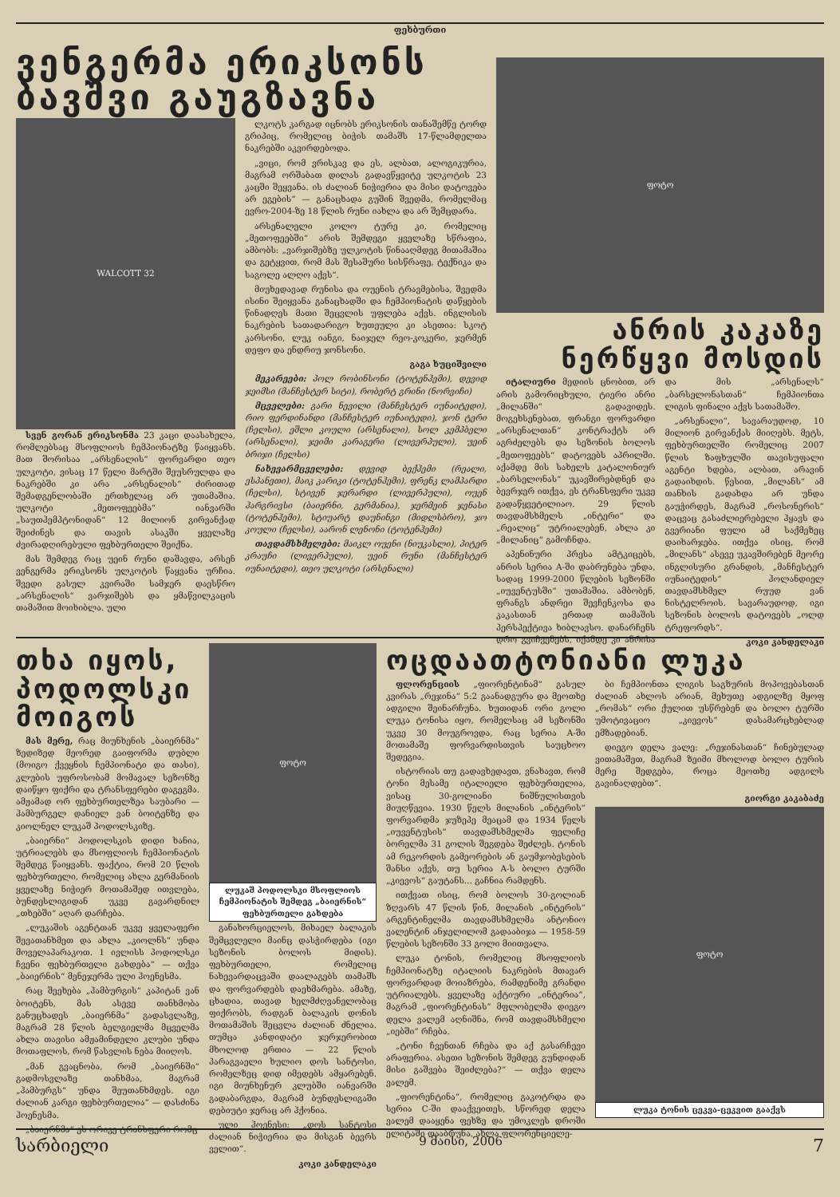ფეხბურთი
ვენგერმა ერიკსონს ბავშვი გაუგზავნა
WALCOTT 32
სვენ გორან ერიკსონმა 23 კაცი დაასახელა, რომლებსაც მსოფლიოს ჩემპიონატზე წაიყვანს. მათ შორისაა „არსენალის“ ფორვარდი თეო ულკოტი, ვისაც 17 წელი მარტში შეუსრულდა და ნაკრებში კი არა „არსენალის“ ძირითად შემადგენლობაში ერთხელაც არ უთამაშია. ულკოტი „მეთოფეებმა“ იანვარში „საუთჰემპტონიდან“ 12 მილიონ გირვანქად შეიძინეს და თავის ასაკში ყველაზე ძვირადღირებული ფეხბურთელი შეიქნა.
მას შემდეგ რაც უეინ რუნი დაშავდა, არსენ ვენგერმა ერიკსონს ულკოტის წაყვანა ურჩია. შვედი გასულ კვირაში სამჯერ დაესწრო „არსენალის“ ვარჯიშებს და ყმაწვილკაცის თამაშით მოიხიბლა. ული
ლკოტს კარგად იცნობს ერიკსონის თანაშემწე ტორდ გრიპიც, რომელიც ბიჭის თამაშს 17-წლამდელთა ნაკრებში აკვირდებოდა.
„ვიცი, რომ ვრისკავ და ეს, ალბათ, ალოგიკურია, მაგრამ ორშაბათ დილას გადავწყვიტე ულკოტის 23 კაცში შეყვანა. ის ძალიან ნიჭიერია და მისი დატოვება არ ეგების“ — განაცხადა გუშინ შვედმა, რომელმაც ევრო-2004-ზე 18 წლის რუნი იახლა და არ შემცდარა.
არსენალელი კოლო ტურე კი, რომელიც „მეთოფეებში“ არის შემდეგი ყველაზე სწრაფია, ამბობს: „ვარჯიშებზე ულკოტის წინააღმდეგ მითამაშია და გეტყვით, რომ მას შესაშური სისწრაფე, ტექნიკა და საგოლე ალღო აქვს“.
მიუხედავად რუნისა და ოუენის ტრავმებისა, შვედმა ისინი შეიყვანა განაცხადში და ჩემპიონატის დაწყების წინადღეს მათი შეცვლის უფლება აქვს. ინგლისის ნაკრების სათადარიგო ხუთეული კი ასეთია: სკოტ კარსონი, ლუკ იანგი, ნაიჯელ რეო-კოკერი, ჯერმენ დეფო და ენდრიუ ჯონსონი.
გაგა ხუციშვილი
მეკარეები: პოლ რობინსონი (ტოტენჰემი), დევიდ ჯეიმსი (მანჩესტერ სიტი), რობერტ გრინი (ნორვიჩი)
მცველები: გარი ნევილი (მანჩესტერ იუნაიტედი), რიო ფერდინანდი (მანჩესტერ იუნაიტედი), ჯონ ტერი (ჩელსი), ეშლი კოული (არსენალი), სოლ კემპბელი (არსენალი), ჯეიმი კარაგერი (ლივერპული), უეინ ბრიჯი (ჩელსი)
ნახევარმცველები: დევიდ ბექჰემი (რეალი, ესპანეთი), მაიკ კარიკი (ტოტენჰემი), ფრენკ ლამპარდი (ჩელსი), სტივენ ჯერარდი (ლივერპული), ოუენ ჰარგრივსი (ბაიერნი, გერმანია), ჯერმეინ ჯენასი (ტოტენჰემი), სტიუარტ დაუნინგი (მიდლსბრო), ჯო კოული (ჩელსი), აარონ ლენონი (ტოტენჰემი)
თავდამსხმელები: მაიკლ ოუენი (ნიუკასლი), პიტერ კრაუჩი (ლივერპული), უეინ რუნი (მანჩესტერ იუნაიტედი), თეო ულკოტი (არსენალი)
ფოტო
ანრის კაკაზე ნერწყვი მოსდის
იტალიური მედიის ცნობით, არ არის გამორიცხული, ტიერი ანრი „მილანში“ გადავიდეს. მოგეხსენებათ, ფრანგი ფორვარდი „არსენალთან“ კონტრაქტს არ აგრძელებს და სეზონის ბოლოს „მეთოფეებს“ დატოვებს აპრილში. აქამდე მის სახელს კატალონიურ „ბარსელონას“ უკავშირებდნენ და ბევრჯერ ითქვა, ეს ტრანსფერი უკვე გადაწყვეტილიაო. 29 წლის თავდამსხმელს „ინტერი“ და „რეალიც“ უტრიალებენ, ახლა კი „მილანიც“ გამოჩნდა.
აპენინური პრესა ამტკიცებს, ანრის სერია A-ში დაბრუნება უნდა, სადაც 1999-2000 წლების სეზონში „იუვენტუსში“ უთამაშია. ამბობენ, ფრანგს ანდრეი შევჩენკოსა და კაკასთან ერთად თამაშის პერსპექტივა ხიბლავსო. დანარჩენს დრო გვიჩვენებს, იქამდე კი ანრისა და მის „არსენალს“ „ბარსელონასთან“ ჩემპიონთა ლიგის ფინალი აქვს სათამაშო.
„არსენალი“, სავარაუდოდ, 10 მილიონ გირვანქას მიიღებს. მეტს, ფეხბურთელში რომელიც 2007 წლის ზაფხულში თავისუფალი აგენტი ხდება, ალბათ, არავინ გადაიხდის. წესით, „მილანს“ ამ თანხის გადახდა არ უნდა გაუჭირდეს, მაგრამ „როსონერის“ დაცვაც გასაძლიერებელი ჰყავს და გვერიანი ფული ამ საქმეზეც დაიხარჯება. ითქვა ისიც, რომ „მილანს“ ასევე უკავშირებენ მეორე ინგლისური გრანდის, „მანჩესტერ იუნაიტედის“ ჰოლანდიელ თავდამსხმელ რუუდ ვან ნისტელროის. სავარაუდოდ, იგი სეზონის ბოლოს დატოვებს „ოლდ ტრეფორდს“.
კოკი კანდელაკი
თხა იყოს, პოდოლსკი მოიგოს
მას მერე, რაც მიუნხენის „ბაიერნმა“ ზედიზედ მეორედ გაიფორმა დუბლი (მოიგო ქვეყნის ჩემპიონატი და თასი), კლუბის უფროსობამ მომავალ სეზონზე დაიწყო ფიქრი და ტრანსფერები დაგეგმა. ამჟამად ორ ფეხბურთელზეა საუბარი — ჰამბურგელ დანიელ ვან ბოიტენზე და კიოლნელ ლუკაშ პოდოლსკიზე.
„ბაიერნი“ პოდოლსკის დიდი ხანია, უტრიალებს და მსოფლიოს ჩემპიონატის შემდეგ წაიყვანს. ფაქტია, რომ 20 წლის ფეხბურთელი, რომელიც ახლა გერმანიის ყველაზე ნიჭიერ მოთამაშედ ითვლება, ბუნდესლიგიდან უკვე გავარდნილ „თხებში“ აღარ დარჩება.
„ლუკაშის აგენტთან უკვე ყველაფერი შევათანხმეთ და ახლა „კიოლნს“ უნდა მოველაპარაკოთ. 1 ივლისს პოდოლსკი ჩვენი ფეხბურთელი გახდება“ — თქვა „ბაიერნის“ მენეჯერმა ული ჰოენესმა.
რაც შეეხება „ჰამბურგის“ კაპიტან ვან ბოიტენს, მას ასევე თანხმობა განუცხადეს „ბაიერნმა“ გადასვლაზე, მაგრამ 28 წლის ბელგიელმა მცველმა ახლა თავისი ამჟამინდელი კლუბი უნდა მოთაფლოს, რომ წასვლის ნება მიიღოს.
„მან გვაცნობა, რომ „ბაიერნში“ გადმოსვლაზე თანხმაა, მაგრამ „ჰამბურგს“ უნდა შეუთანხმდეს. იგი ძალიან კარგი ფეხბურთელია“ — დასძინა ჰოენესმა.
„ბაიერნმა“ ეს ორივე ტრანსფერი რომც
ფოტო
ლუკაშ პოდოლსკი მსოფლიოს ჩემპიონატის შემდეგ „ბაიერნის“ ფეხბურთელი გახდება
განახორციელოს, მიხაელ ბალაკის შემცვლელი მაინც დასჭირდება (იგი სეზონის ბოლოს მიდის). ფეხბურთელი, რომელიც ნახევარდაცვაში დაალაგებს თამაშს და ფორვარდებს დაეხმარება. ამაზე, ცხადია, თავად ხელმძღვანელობაც ფიქრობს, რადგან ბალაკის დონის მოთამაშის შეცვლა ძალიან ძნელია. თუმცა კანდიდატი ჯერჯერობით მხოლოდ ერთია — 22 წლის პარაგვაელი ხულიო დოს სანტოსი, რომელზეც დიდ იმედებს ამყარებენ. იგი მიუნხენურ კლუბში იანვარში გადაბარგდა, მაგრამ ბუნდესლიგაში დებიუტი ჯერაც არ ჰქონია.
ული ჰოენესი: „დოს სანტოსი ძალიან ნიჭიერია და მისგან ბევრს ველით“.
კოკი კანდელაკი
ოცდაათტონიანი ლუკა
ფლორენციის „ფიორენტინამ“ გასულ კვირას „რეჯინა“ 5:2 გაანადგურა და მეოთხე ადგილი შეინარჩუნა. ხუთიდან ორი გოლი ლუკა ტონისა იყო, რომელსაც ამ სეზონში უკვე 30 მოუგროვდა, რაც სერია A-ში მოთამაშე ფორვარდისთვის საუცხოო შედეგია.
ისტორიას თუ გადავხედავთ, ვნახავთ, რომ ტონი მესამე იტალიელი ფეხბურთელია, ვისაც 30-გოლიანი ნიშნულისთვის მიუღწევია. 1930 წელს მილანის „ინტერის“ ფორვარდმა ჯუზეპე მეაცამ და 1934 წელს „იუვენტუსის“ თავდამსხმელმა ფელიჩე ბორელმა 31 გოლის შეგდება შეძლეს. ტონის ამ რეკორდის გამეორების ან გაუმჯობესების შანსი აქვს, თუ სერია A-ს ბოლო ტურში „კიევოს“ გაუტანს... გაჩნია რამდენს.
ითქვათ ისიც, რომ ბოლოს 30-გოლიან ზღვარს 47 წლის წინ, მილანის „ინტერის“ არგენტინელმა თავდამსხმელმა ანტონიო ვალენტინ ანჯელილომ გადააბიჯა — 1958-59 წლების სეზონში 33 გოლი მიითვალა.
ლუკა ტონის, რომელიც მსოფლიოს ჩემპიონატზე იტალიის ნაკრების მთავარ ფორვარდად მოიაზრება, რამდენიმე გრანდი უტრიალებს. ყველაზე აქტიური „ინტერია“, მაგრამ „ფიორენტინას“ მფლობელმა დიეგო დელა ვალემ აღნიშნა, რომ თავდამსხმელი „იებში“ რჩება.
„ტონი ჩვენთან რჩება და აქ გასარჩევი არაფერია. ასეთი სეზონის შემდეგ გუნდიდან მისი გაშვება შეიძლება?“ — თქვა დელა ვალემ.
„ფიორენტინა“, რომელიც გაკოტრდა და სერია C-ში დააქვეითეს, სწორედ დელა ვალემ დააყენა ფეხზე და უმოკლეს დროში ელიტაში დააბრუნა. ახლა ფლორენციელე-
ბი ჩემპიონთა ლიგის საგზურის მოპოვებასთან ძალიან ახლოს არიან, მეხუთე ადგილზე მყოფ „რომას“ ორი ქულით უსწრებენ და ბოლო ტურში უმოტივაციო „კიევოს“ დასამარცხებლად ემზადებიან.
დიეგო დელა ვალე: „რეჯინასთან“ ჩინებულად ვითამაშეთ, მაგრამ ზეიმი მხოლოდ ბოლო ტურის მერე შედგება, როცა მეოთხე ადგილს გავინაღდებთ“.
გიორგი კაკაბაძე
ფოტო
ლუკა ტონის ცეკვა-ცეკვით გააქვს
სარბიელი 9 მაისი, 2006 7